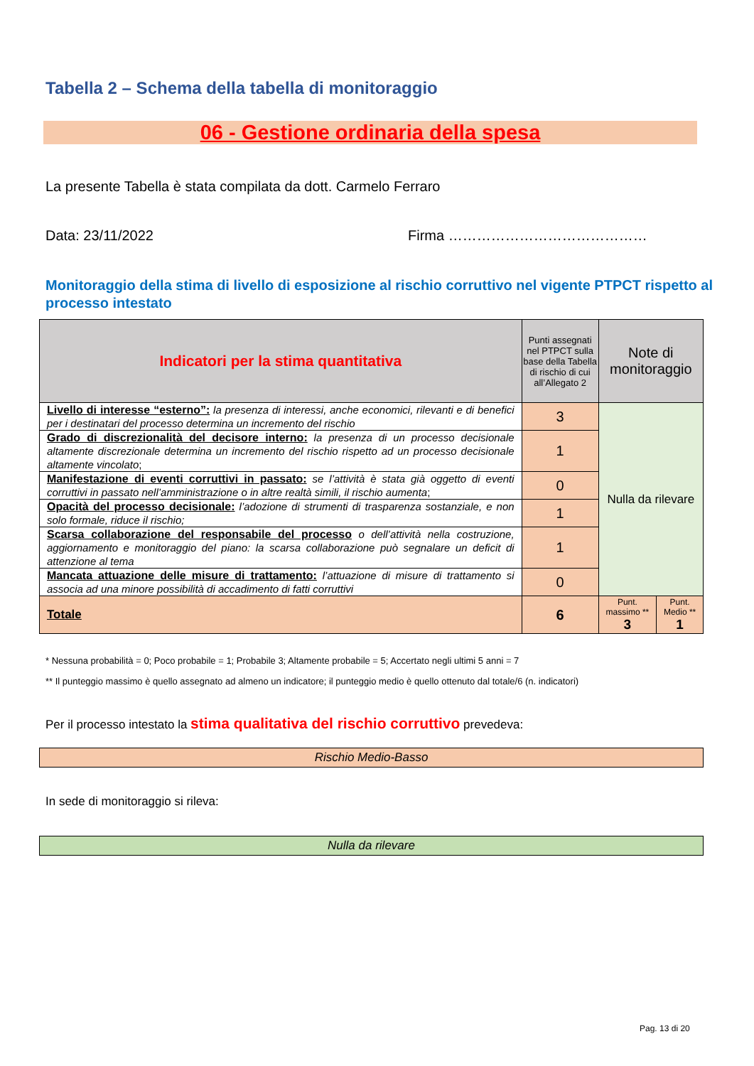Tabella 2 – Schema della tabella di monitoraggio
06 - Gestione ordinaria della spesa
La presente Tabella è stata compilata da dott. Carmelo Ferraro
Data: 23/11/2022 Firma ……………………………………
Monitoraggio della stima di livello di esposizione al rischio corruttivo nel vigente PTPCT rispetto al processo intestato
| Indicatori per la stima quantitativa | Punti assegnati nel PTPCT sulla base della Tabella di rischio di cui all’Allegato 2 | Note di monitoraggio | |
| --- | --- | --- | --- |
| Livello di interesse “esterno”: la presenza di interessi, anche economici, rilevanti e di benefici per i destinatari del processo determina un incremento del rischio | 3 | Nulla da rilevare | |
| Grado di discrezionalità del decisore interno: la presenza di un processo decisionale altamente discrezionale determina un incremento del rischio rispetto ad un processo decisionale altamente vincolato ; | 1 | | |
| Manifestazione di eventi corruttivi in passato: se l’attività è stata già oggetto di eventi corruttivi in passato nell’amministrazione o in altre realtà simili, il rischio aumenta ; | 0 | | |
| Opacità del processo decisionale: l’adozione di strumenti di trasparenza sostanziale, e non solo formale, riduce il rischio; | 1 | | |
| Scarsa collaborazione del responsabile del processo o dell’attività nella costruzione, aggiornamento e monitoraggio del piano: la scarsa collaborazione può segnalare un deficit di attenzione al tema | 1 | | |
| Mancata attuazione delle misure di trattamento: l’attuazione di misure di trattamento si associa ad una minore possibilità di accadimento di fatti corruttivi | 0 | | |
| Totale | 6 | Punt. massimo ** 3 | Punt. Medio ** 1 |
* Nessuna probabilità = 0; Poco probabile = 1; Probabile 3; Altamente probabile = 5; Accertato negli ultimi 5 anni = 7
** Il punteggio massimo è quello assegnato ad almeno un indicatore; il punteggio medio è quello ottenuto dal totale/6 (n. indicatori)
Per il processo intestato la stima qualitativa del rischio corruttivo prevedeva:
Rischio Medio-Basso
In sede di monitoraggio si rileva:
Nulla da rilevare
Pag. 13 di 20